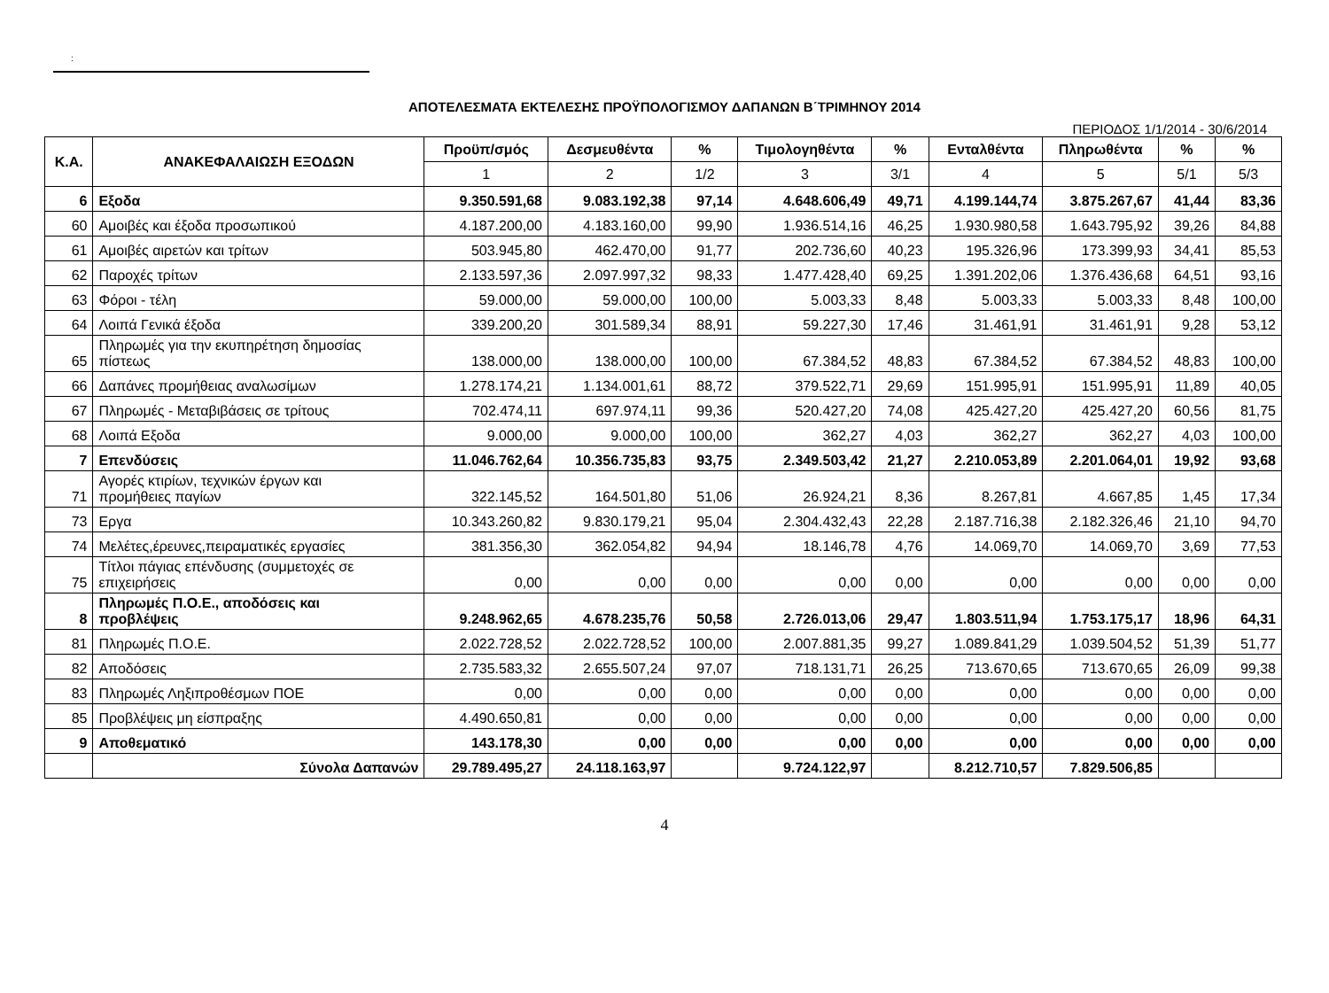:
ΑΠΟΤΕΛΕΣΜΑΤΑ ΕΚΤΕΛΕΣΗΣ ΠΡΟΫΠΟΛΟΓΙΣΜΟΥ ΔΑΠΑΝΩΝ Β΄ΤΡΙΜΗΝΟΥ 2014
ΠΕΡΙΟΔΟΣ 1/1/2014 - 30/6/2014
| Κ.Α. | ΑΝΑΚΕΦΑΛΑΙΩΣΗ ΕΞΟΔΩΝ | Προϋπ/σμός | Δεσμευθέντα | % | Τιμολογηθέντα | % | Ενταλθέντα | Πληρωθέντα | % | % |
| --- | --- | --- | --- | --- | --- | --- | --- | --- | --- | --- |
| | | 1 | 2 | 1/2 | 3 | 3/1 | 4 | 5 | 5/1 | 5/3 |
| 6 | Εξοδα | 9.350.591,68 | 9.083.192,38 | 97,14 | 4.648.606,49 | 49,71 | 4.199.144,74 | 3.875.267,67 | 41,44 | 83,36 |
| 60 | Αμοιβές και έξοδα προσωπικού | 4.187.200,00 | 4.183.160,00 | 99,90 | 1.936.514,16 | 46,25 | 1.930.980,58 | 1.643.795,92 | 39,26 | 84,88 |
| 61 | Αμοιβές αιρετών και τρίτων | 503.945,80 | 462.470,00 | 91,77 | 202.736,60 | 40,23 | 195.326,96 | 173.399,93 | 34,41 | 85,53 |
| 62 | Παροχές τρίτων | 2.133.597,36 | 2.097.997,32 | 98,33 | 1.477.428,40 | 69,25 | 1.391.202,06 | 1.376.436,68 | 64,51 | 93,16 |
| 63 | Φόροι - τέλη | 59.000,00 | 59.000,00 | 100,00 | 5.003,33 | 8,48 | 5.003,33 | 5.003,33 | 8,48 | 100,00 |
| 64 | Λοιπά Γενικά έξοδα | 339.200,20 | 301.589,34 | 88,91 | 59.227,30 | 17,46 | 31.461,91 | 31.461,91 | 9,28 | 53,12 |
| 65 | Πληρωμές για την εκυπηρέτηση δημοσίας πίστεως | 138.000,00 | 138.000,00 | 100,00 | 67.384,52 | 48,83 | 67.384,52 | 67.384,52 | 48,83 | 100,00 |
| 66 | Δαπάνες προμήθειας αναλωσίμων | 1.278.174,21 | 1.134.001,61 | 88,72 | 379.522,71 | 29,69 | 151.995,91 | 151.995,91 | 11,89 | 40,05 |
| 67 | Πληρωμές - Μεταβιβάσεις σε τρίτους | 702.474,11 | 697.974,11 | 99,36 | 520.427,20 | 74,08 | 425.427,20 | 425.427,20 | 60,56 | 81,75 |
| 68 | Λοιπά Εξοδα | 9.000,00 | 9.000,00 | 100,00 | 362,27 | 4,03 | 362,27 | 362,27 | 4,03 | 100,00 |
| 7 | Επενδύσεις | 11.046.762,64 | 10.356.735,83 | 93,75 | 2.349.503,42 | 21,27 | 2.210.053,89 | 2.201.064,01 | 19,92 | 93,68 |
| 71 | Αγορές κτιρίων, τεχνικών έργων και προμήθειες παγίων | 322.145,52 | 164.501,80 | 51,06 | 26.924,21 | 8,36 | 8.267,81 | 4.667,85 | 1,45 | 17,34 |
| 73 | Εργα | 10.343.260,82 | 9.830.179,21 | 95,04 | 2.304.432,43 | 22,28 | 2.187.716,38 | 2.182.326,46 | 21,10 | 94,70 |
| 74 | Μελέτες,έρευνες,πειραματικές εργασίες | 381.356,30 | 362.054,82 | 94,94 | 18.146,78 | 4,76 | 14.069,70 | 14.069,70 | 3,69 | 77,53 |
| 75 | Τίτλοι πάγιας επένδυσης (συμμετοχές σε επιχειρήσεις | 0,00 | 0,00 | 0,00 | 0,00 | 0,00 | 0,00 | 0,00 | 0,00 | 0,00 |
| 8 | Πληρωμές Π.Ο.Ε., αποδόσεις και προβλέψεις | 9.248.962,65 | 4.678.235,76 | 50,58 | 2.726.013,06 | 29,47 | 1.803.511,94 | 1.753.175,17 | 18,96 | 64,31 |
| 81 | Πληρωμές Π.Ο.Ε. | 2.022.728,52 | 2.022.728,52 | 100,00 | 2.007.881,35 | 99,27 | 1.089.841,29 | 1.039.504,52 | 51,39 | 51,77 |
| 82 | Αποδόσεις | 2.735.583,32 | 2.655.507,24 | 97,07 | 718.131,71 | 26,25 | 713.670,65 | 713.670,65 | 26,09 | 99,38 |
| 83 | Πληρωμές Ληξιπροθέσμων ΠΟΕ | 0,00 | 0,00 | 0,00 | 0,00 | 0,00 | 0,00 | 0,00 | 0,00 | 0,00 |
| 85 | Προβλέψεις μη είσπραξης | 4.490.650,81 | 0,00 | 0,00 | 0,00 | 0,00 | 0,00 | 0,00 | 0,00 | 0,00 |
| 9 | Αποθεματικό | 143.178,30 | 0,00 | 0,00 | 0,00 | 0,00 | 0,00 | 0,00 | 0,00 | 0,00 |
| | Σύνολα Δαπανών | 29.789.495,27 | 24.118.163,97 | | 9.724.122,97 | | 8.212.710,57 | 7.829.506,85 | | |
4